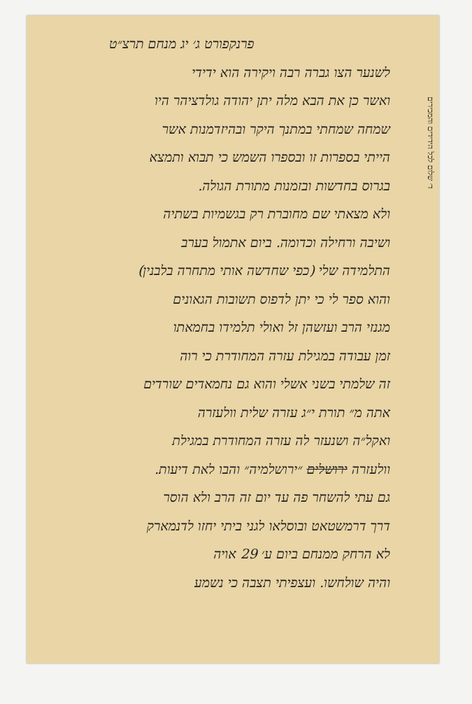ד׳ שלום לכל הידידים והמכירים
פרנקפורט ג׳ יג מנחם תרצ״ט
לשנער הצו גברה רבה ויקירה הוא ידידי
ואשר כן את הבא מלה יתן יהודה גולדציהר היו
שמחה שמחתי במתנך היקר ובהיזדמנות אשר
הייתי בספרות זו ובספרו השמש כי תבוא ותמצא
בגרוס בחדשות ובזמנות מתורת הגולה.
ולא מצאתי שם מחוברת רק בגשמיות בשתיה
ושיבה ורחילה וכדומה. ביום אתמול בערב
התלמידה שלי (כפי שחדשה אותי מתחרה בלבנין)
והוא ספר לי כי יתן לדפוס תשובות הגאונים
מגנזי הרב ועזשהן זל ואולי תלמידו בחמאתו
זמן עבודה במגילת עזרה המחודרת כי רוה
זה שלמתי בשני אשלי והוא גם נחמאדים שורדים
אתה מ״ תורת י״ג עזרה שלית וולעזרה
ואקל״ה ושנעזר לה עזרה המחודרת במגילת
וולעזרה ירושלים ״ירושלמיה״ והבו לאת דיעות.
גם עתי להשחר פה עד יום זה הרב ולא הוסר
דרך דרמשטאט ובוסלאו לגני ביתי יחזו לדנמארק
לא הרחק ממנחם ביום ע׳ 29 אויה
והיה שולחשו. ועצפיתי תצבה כי נשמע